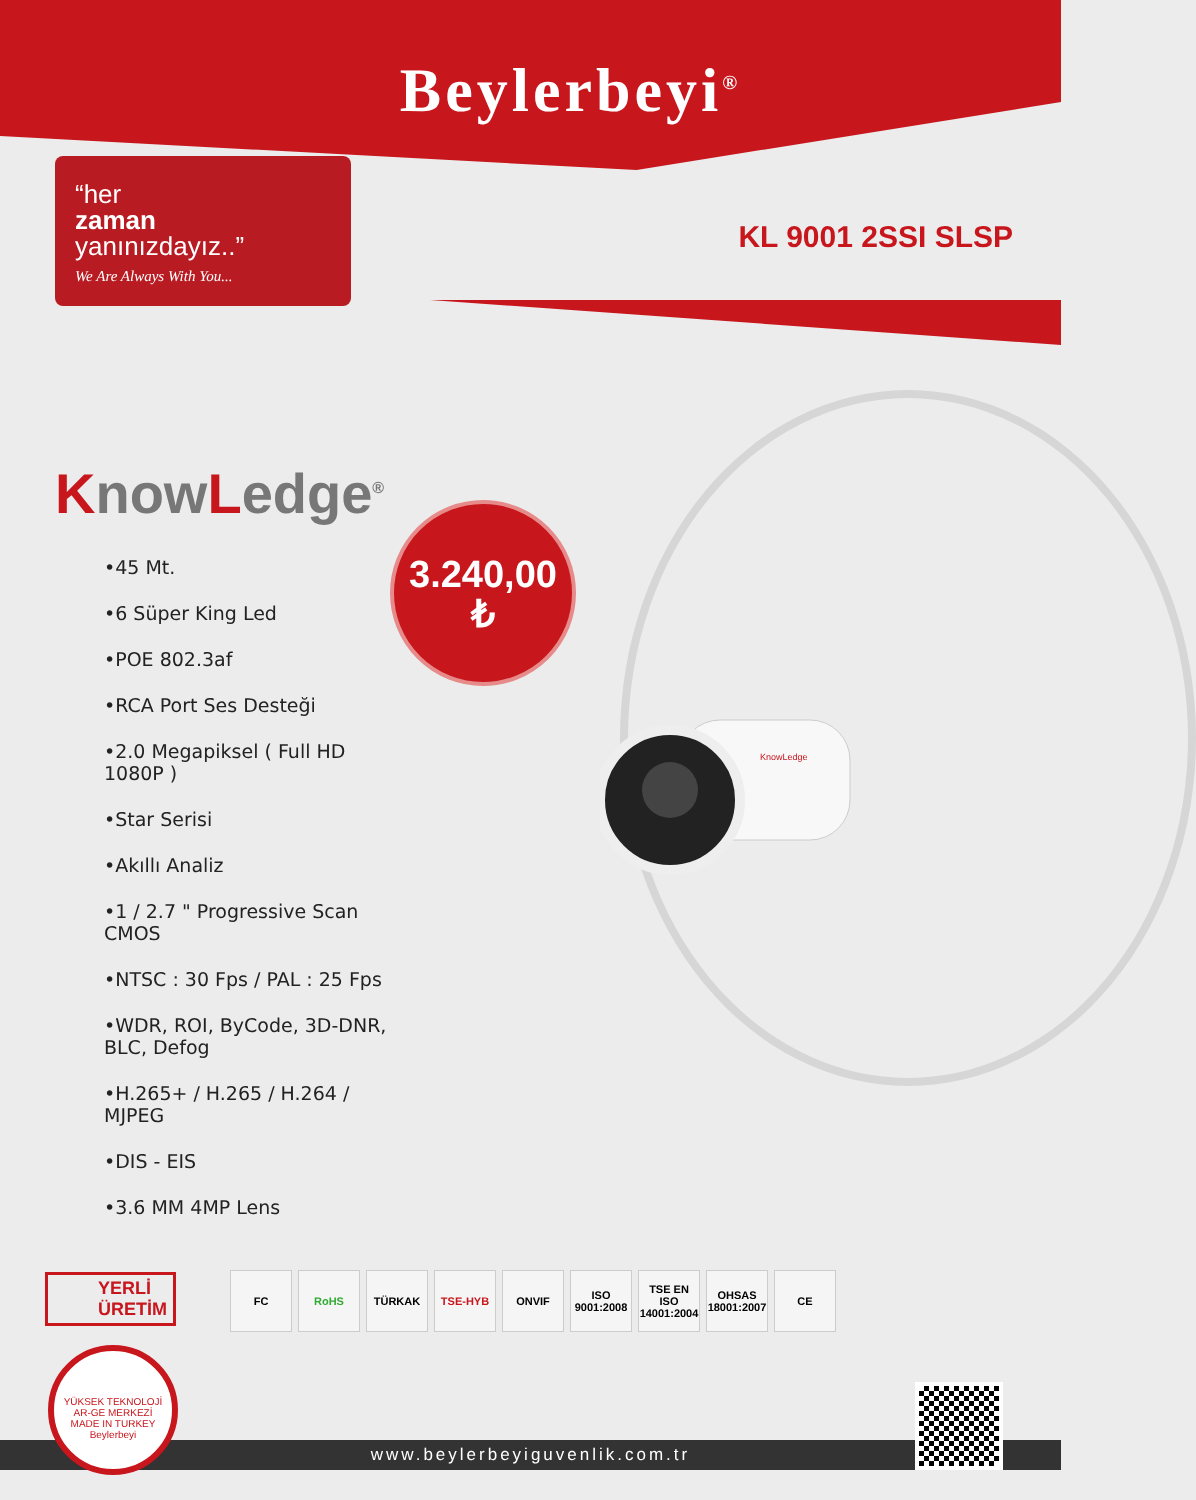Beylerbeyi<sup>®</sup>
“her
zaman
yanınızdayız..”
We Are Always With You...
KL 9001 2SSI SLSP
KnowLedge
KnowLedge<sup>®</sup>
•45 Mt.
•6 Süper King Led
•POE 802.3af
•RCA Port Ses Desteği
•2.0 Megapiksel ( Full HD 1080P )
•Star Serisi
•Akıllı Analiz
•1 / 2.7 " Progressive Scan CMOS
•NTSC : 30 Fps / PAL : 25 Fps
•WDR, ROI, ByCode, 3D-DNR, BLC, Defog
•H.265+ / H.265 / H.264 / MJPEG
•DIS - EIS
•3.6 MM 4MP Lens
3.240,00
₺
YERLİ
ÜRETİM
FC RoHS TÜRKAK TSE-HYB ONVIF ISO 9001:2008
TSE EN ISO 14001:2004
OHSAS 18001:2007
CE
www.beylerbeyiguvenlik.com.tr
YÜKSEK TEKNOLOJİ AR-GE MERKEZİ
MADE IN TURKEY
Beylerbeyi